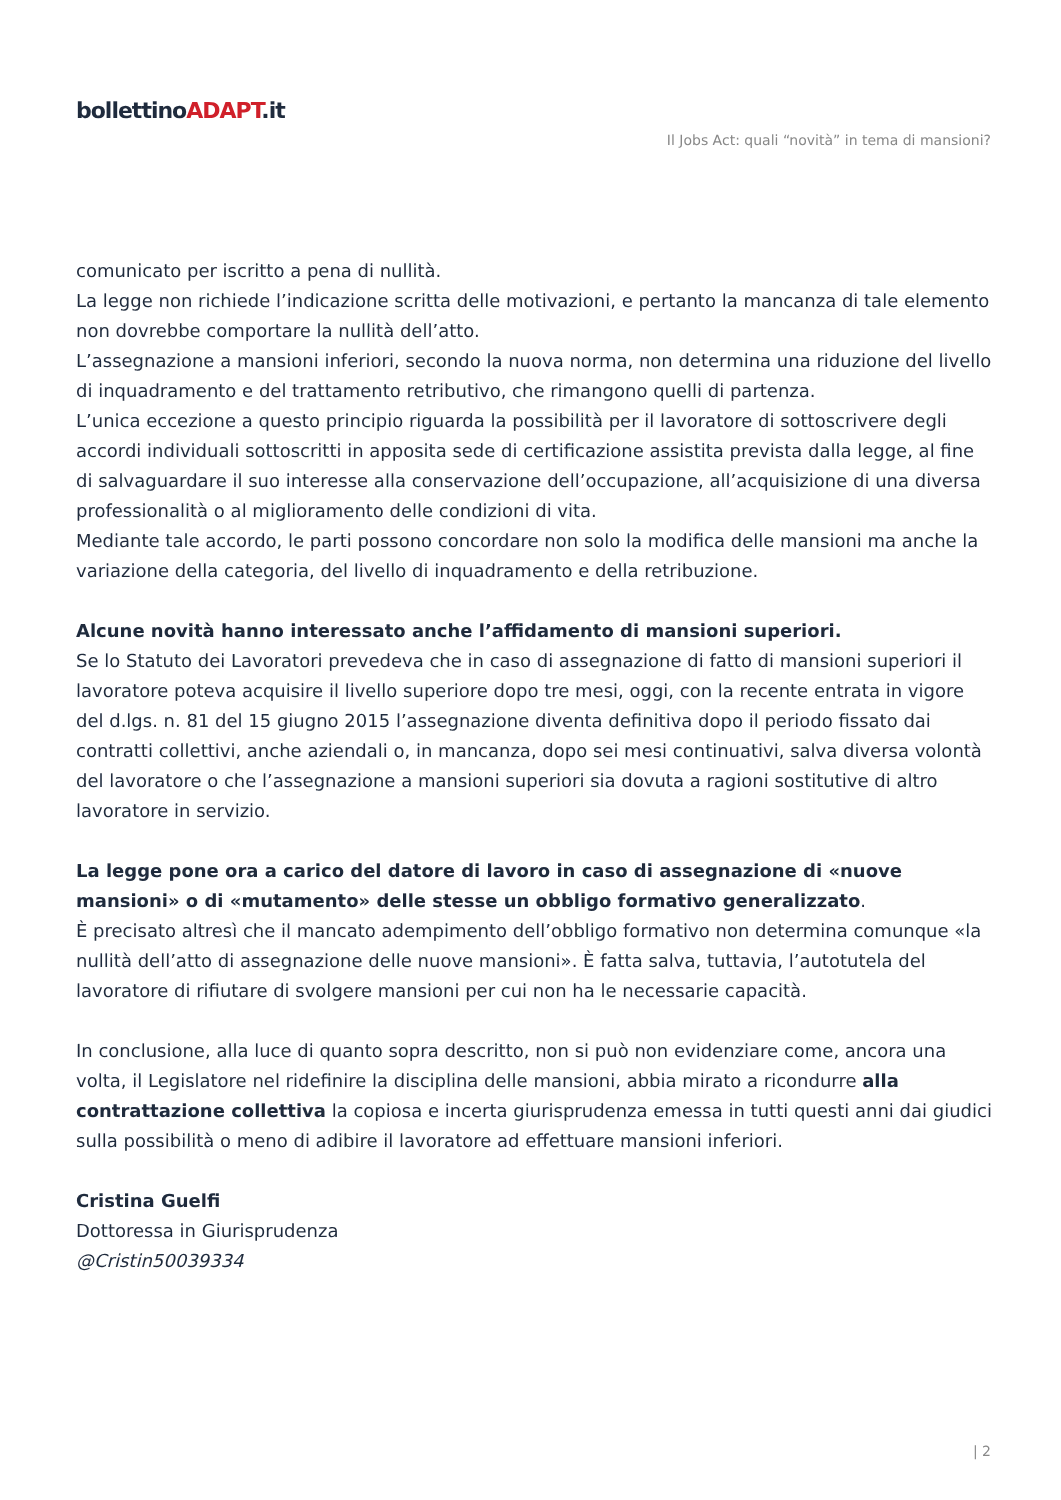bollettinoADAPT.it
Il Jobs Act: quali “novità” in tema di mansioni?
comunicato per iscritto a pena di nullità.
La legge non richiede l’indicazione scritta delle motivazioni, e pertanto la mancanza di tale elemento non dovrebbe comportare la nullità dell’atto.
L’assegnazione a mansioni inferiori, secondo la nuova norma, non determina una riduzione del livello di inquadramento e del trattamento retributivo, che rimangono quelli di partenza.
L’unica eccezione a questo principio riguarda la possibilità per il lavoratore di sottoscrivere degli accordi individuali sottoscritti in apposita sede di certificazione assistita prevista dalla legge, al fine di salvaguardare il suo interesse alla conservazione dell’occupazione, all’acquisizione di una diversa professionalità o al miglioramento delle condizioni di vita.
Mediante tale accordo, le parti possono concordare non solo la modifica delle mansioni ma anche la variazione della categoria, del livello di inquadramento e della retribuzione.
Alcune novità hanno interessato anche l’affidamento di mansioni superiori.
Se lo Statuto dei Lavoratori prevedeva che in caso di assegnazione di fatto di mansioni superiori il lavoratore poteva acquisire il livello superiore dopo tre mesi, oggi, con la recente entrata in vigore del d.lgs. n. 81 del 15 giugno 2015 l’assegnazione diventa definitiva dopo il periodo fissato dai contratti collettivi, anche aziendali o, in mancanza, dopo sei mesi continuativi, salva diversa volontà del lavoratore o che l’assegnazione a mansioni superiori sia dovuta a ragioni sostitutive di altro lavoratore in servizio.
La legge pone ora a carico del datore di lavoro in caso di assegnazione di «nuove mansioni» o di «mutamento» delle stesse un obbligo formativo generalizzato.
È precisato altresì che il mancato adempimento dell’obbligo formativo non determina comunque «la nullità dell’atto di assegnazione delle nuove mansioni». È fatta salva, tuttavia, l’autotutela del lavoratore di rifiutare di svolgere mansioni per cui non ha le necessarie capacità.
In conclusione, alla luce di quanto sopra descritto, non si può non evidenziare come, ancora una volta, il Legislatore nel ridefinire la disciplina delle mansioni, abbia mirato a ricondurre alla contrattazione collettiva la copiosa e incerta giurisprudenza emessa in tutti questi anni dai giudici sulla possibilità o meno di adibire il lavoratore ad effettuare mansioni inferiori.
Cristina Guelfi
Dottoressa in Giurisprudenza
@Cristin50039334
| 2